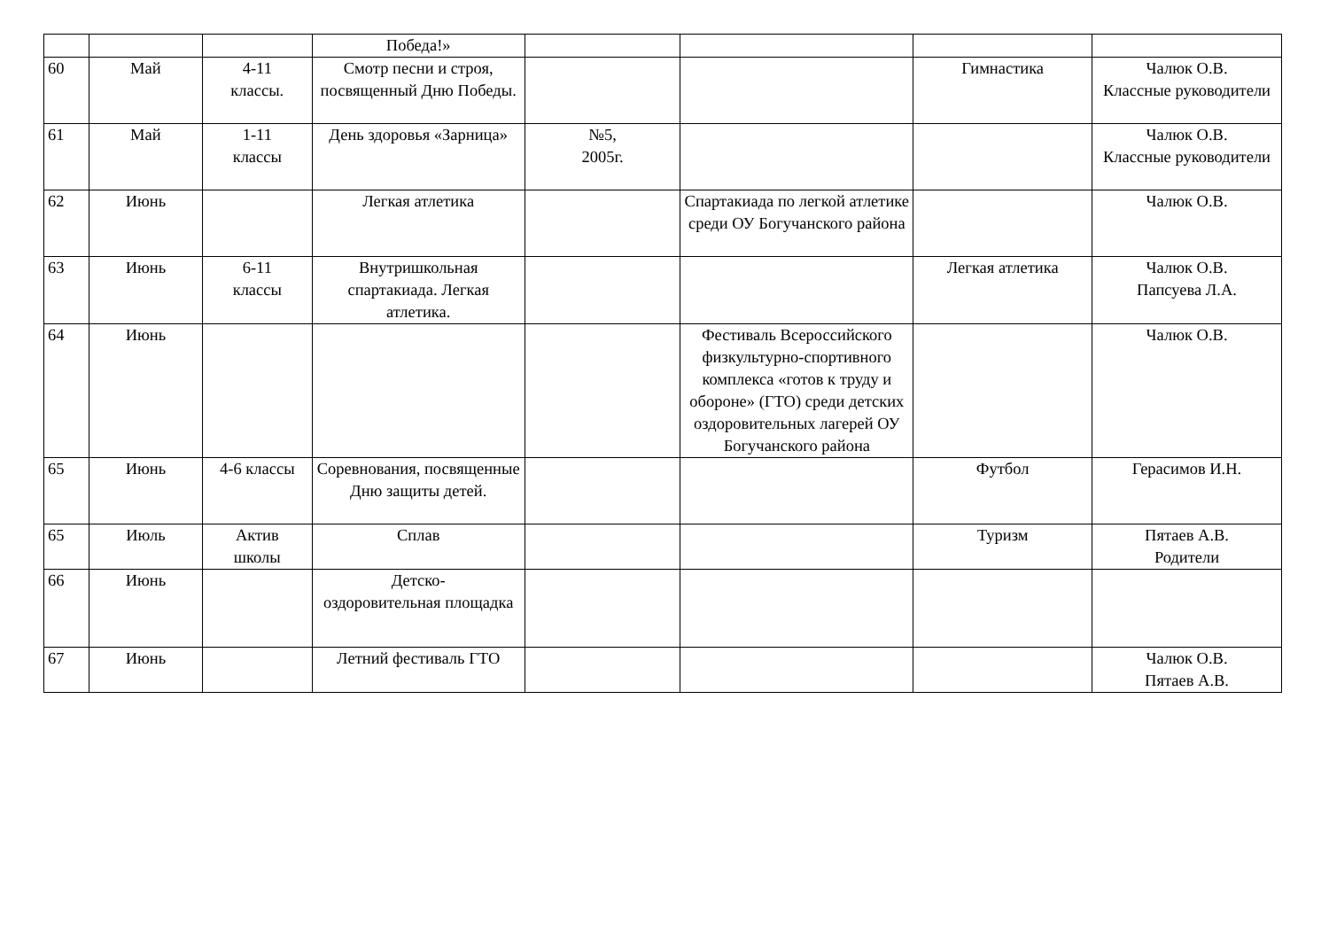| | | | Победа!» | | | | |
| 60 | Май | 4-11 классы. | Смотр песни и строя, посвященный Дню Победы. | | | Гимнастика | Чалюк О.В. Классные руководители |
| 61 | Май | 1-11 классы | День здоровья «Зарница» | №5, 2005г. | | | Чалюк О.В. Классные руководители |
| 62 | Июнь | | Легкая атлетика | | Спартакиада по легкой атлетике среди ОУ Богучанского района | | Чалюк О.В. |
| 63 | Июнь | 6-11 классы | Внутришкольная спартакиада. Легкая атлетика. | | | Легкая атлетика | Чалюк О.В. Папсуева Л.А. |
| 64 | Июнь | | | | Фестиваль Всероссийского физкультурно-спортивного комплекса «готов к труду и обороне» (ГТО) среди детских оздоровительных лагерей ОУ Богучанского района | | Чалюк О.В. |
| 65 | Июнь | 4-6 классы | Соревнования, посвященные Дню защиты детей. | | | Футбол | Герасимов И.Н. |
| 65 | Июль | Актив школы | Сплав | | | Туризм | Пятаев А.В. Родители |
| 66 | Июнь | | Детско- оздоровительная площадка | | | | |
| 67 | Июнь | | Летний фестиваль ГТО | | | | Чалюк О.В. Пятаев А.В. |